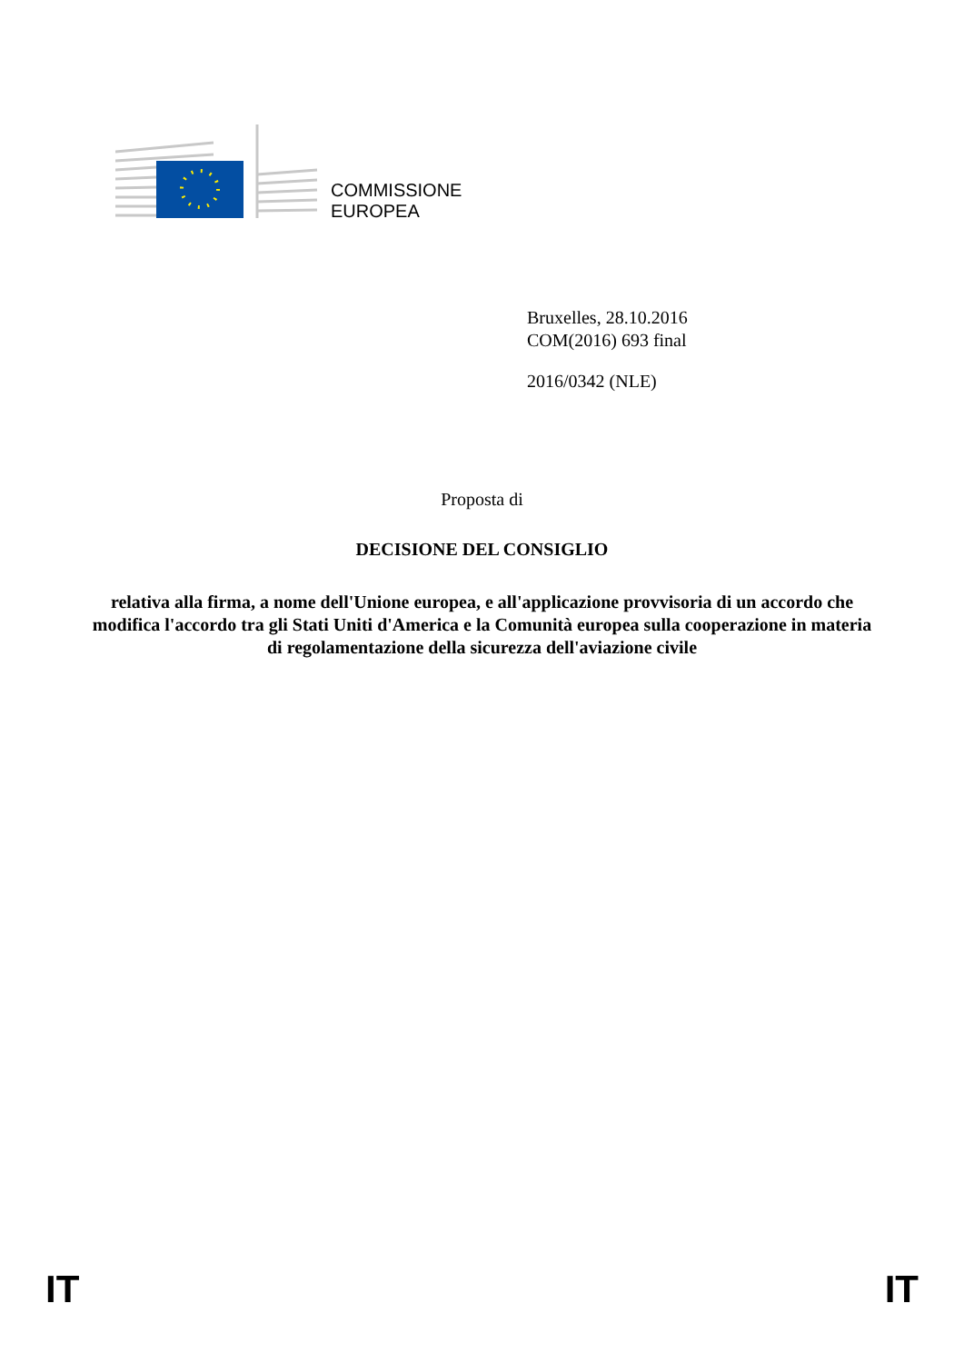COMMISSIONE
EUROPEA
Bruxelles, 28.10.2016
COM(2016) 693 final
2016/0342 (NLE)
Proposta di
DECISIONE DEL CONSIGLIO
relativa alla firma, a nome dell'Unione europea, e all'applicazione provvisoria di un accordo che modifica l'accordo tra gli Stati Uniti d'America e la Comunità europea sulla cooperazione in materia di regolamentazione della sicurezza dell'aviazione civile
IT IT